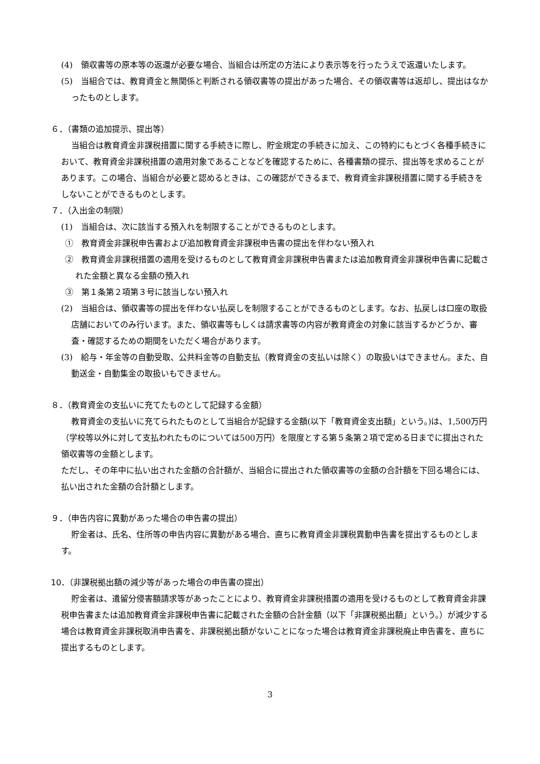(4)　領収書等の原本等の返還が必要な場合、当組合は所定の方法により表示等を行ったうえで返還いたします。
(5)　当組合では、教育資金と無関係と判断される領収書等の提出があった場合、その領収書等は返却し、提出はなかったものとします。
６．（書類の追加提示、提出等）
当組合は教育資金非課税措置に関する手続きに際し、貯金規定の手続きに加え、この特約にもとづく各種手続きにおいて、教育資金非課税措置の適用対象であることなどを確認するために、各種書類の提示、提出等を求めることがあります。この場合、当組合が必要と認めるときは、この確認ができるまで、教育資金非課税措置に関する手続きをしないことができるものとします。
７．（入出金の制限）
(1)　当組合は、次に該当する預入れを制限することができるものとします。
①　教育資金非課税申告書および追加教育資金非課税申告書の提出を伴わない預入れ
②　教育資金非課税措置の適用を受けるものとして教育資金非課税申告書または追加教育資金非課税申告書に記載された金額と異なる金額の預入れ
③　第１条第２項第３号に該当しない預入れ
(2)　当組合は、領収書等の提出を伴わない払戻しを制限することができるものとします。なお、払戻しは口座の取扱店舗においてのみ行います。また、領収書等もしくは請求書等の内容が教育資金の対象に該当するかどうか、審査・確認するための期間をいただく場合があります。
(3)　給与・年金等の自動受取、公共料金等の自動支払（教育資金の支払いは除く）の取扱いはできません。また、自動送金・自動集金の取扱いもできません。
８．（教育資金の支払いに充てたものとして記録する金額）
教育資金の支払いに充てられたものとして当組合が記録する金額(以下「教育資金支出額」という。)は、1,500万円（学校等以外に対して支払われたものについては500万円）を限度とする第５条第２項で定める日までに提出された領収書等の金額とします。
ただし、その年中に払い出された金額の合計額が、当組合に提出された領収書等の金額の合計額を下回る場合には、払い出された金額の合計額とします。
９．（申告内容に異動があった場合の申告書の提出）
貯金者は、氏名、住所等の申告内容に異動がある場合、直ちに教育資金非課税異動申告書を提出するものとします。
10．（非課税拠出額の減少等があった場合の申告書の提出）
貯金者は、遺留分侵害額請求等があったことにより、教育資金非課税措置の適用を受けるものとして教育資金非課税申告書または追加教育資金非課税申告書に記載された金額の合計金額（以下「非課税拠出額」という。）が減少する場合は教育資金非課税取消申告書を、非課税拠出額がないことになった場合は教育資金非課税廃止申告書を、直ちに提出するものとします。
3